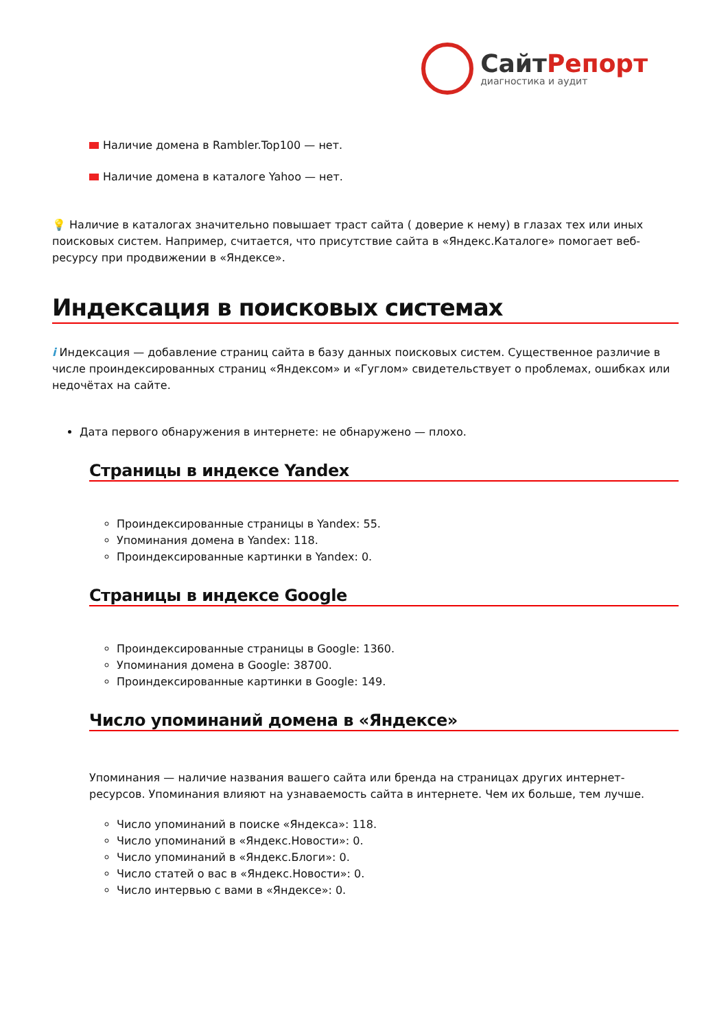СайтРепорт
диагностика и аудит
Наличие домена в Rambler.Top100 — нет.
Наличие домена в каталоге Yahoo — нет.
💡 Наличие в каталогах значительно повышает траст сайта ( доверие к нему) в глазах тех или иных поисковых систем. Например, считается, что присутствие сайта в «Яндекс.Каталоге» помогает веб-ресурсу при продвижении в «Яндексе».
Индексация в поисковых системах
i Индексация — добавление страниц сайта в базу данных поисковых систем. Существенное различие в числе проиндексированных страниц «Яндексом» и «Гуглом» свидетельствует о проблемах, ошибках или недочётах на сайте.
Дата первого обнаружения в интернете: не обнаружено — плохо.
Страницы в индексе Yandex
Проиндексированные страницы в Yandex: 55.
Упоминания домена в Yandex: 118.
Проиндексированные картинки в Yandex: 0.
Страницы в индексе Google
Проиндексированные страницы в Google: 1360.
Упоминания домена в Google: 38700.
Проиндексированные картинки в Google: 149.
Число упоминаний домена в «Яндексе»
Упоминания — наличие названия вашего сайта или бренда на страницах других интернет-ресурсов. Упоминания влияют на узнаваемость сайта в интернете. Чем их больше, тем лучше.
Число упоминаний в поиске «Яндекса»: 118.
Число упоминаний в «Яндекс.Новости»: 0.
Число упоминаний в «Яндекс.Блоги»: 0.
Число статей о вас в «Яндекс.Новости»: 0.
Число интервью с вами в «Яндексе»: 0.